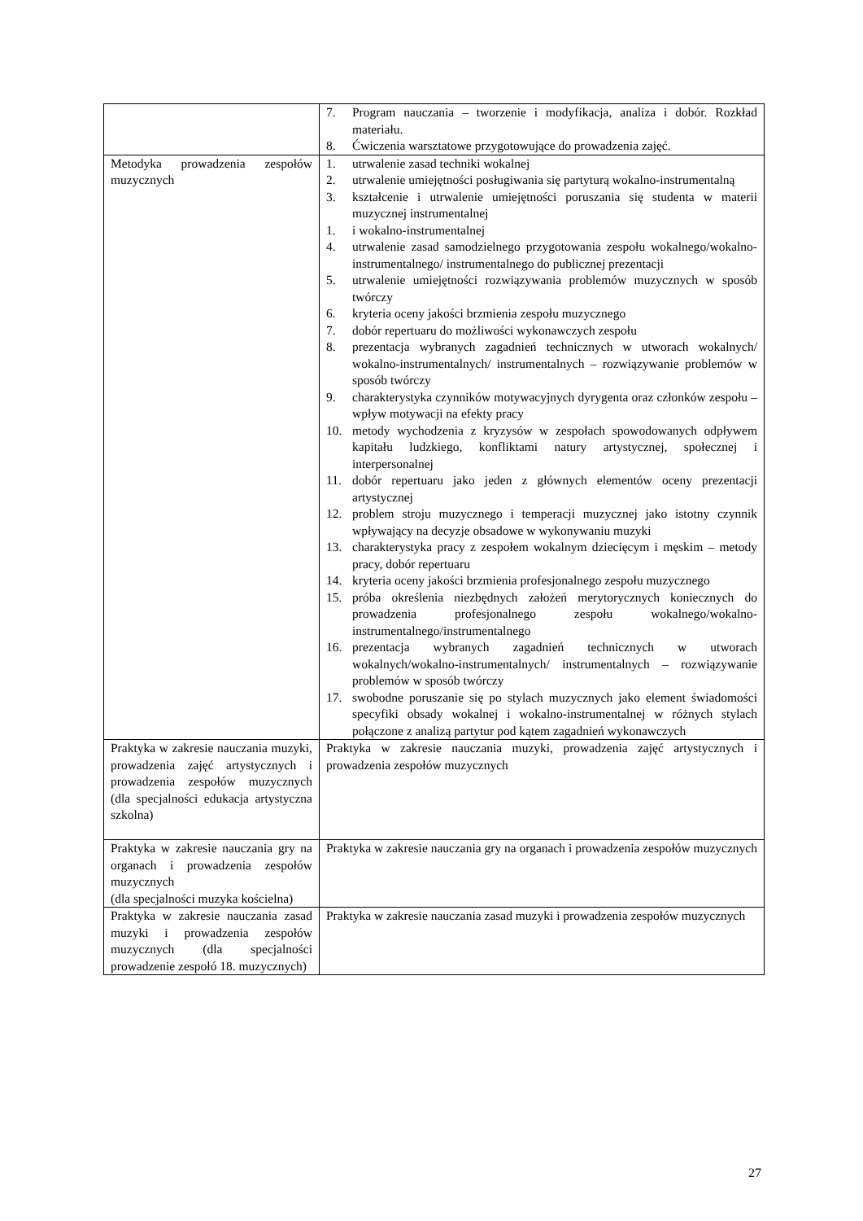| | 7. Program nauczania – tworzenie i modyfikacja, analiza i dobór. Rozkład materiału. 8. Ćwiczenia warsztatowe przygotowujące do prowadzenia zajęć. |
| Metodyka prowadzenia zespołów muzycznych | 1. utrwalenie zasad techniki wokalnej 2. utrwalenie umiejętności posługiwania się partyturą wokalno-instrumentalną 3. kształcenie i utrwalenie umiejętności poruszania się studenta w materii muzycznej instrumentalnej 1. i wokalno-instrumentalnej 4. utrwalenie zasad samodzielnego przygotowania zespołu wokalnego/wokalno-instrumentalnego/ instrumentalnego do publicznej prezentacji 5. utrwalenie umiejętności rozwiązywania problemów muzycznych w sposób twórczy 6. kryteria oceny jakości brzmienia zespołu muzycznego 7. dobór repertuaru do możliwości wykonawczych zespołu 8. prezentacja wybranych zagadnień technicznych w utworach wokalnych/ wokalno-instrumentalnych/ instrumentalnych – rozwiązywanie problemów w sposób twórczy 9. charakterystyka czynników motywacyjnych dyrygenta oraz członków zespołu – wpływ motywacji na efekty pracy 10. metody wychodzenia z kryzysów w zespołach spowodowanych odpływem kapitału ludzkiego, konfliktami natury artystycznej, społecznej i interpersonalnej 11. dobór repertuaru jako jeden z głównych elementów oceny prezentacji artystycznej 12. problem stroju muzycznego i temperacji muzycznej jako istotny czynnik wpływający na decyzje obsadowe w wykonywaniu muzyki 13. charakterystyka pracy z zespołem wokalnym dziecięcym i męskim – metody pracy, dobór repertuaru 14. kryteria oceny jakości brzmienia profesjonalnego zespołu muzycznego 15. próba określenia niezbędnych założeń merytorycznych koniecznych do prowadzenia profesjonalnego zespołu wokalnego/wokalno-instrumentalnego/instrumentalnego 16. prezentacja wybranych zagadnień technicznych w utworach wokalnych/wokalno-instrumentalnych/ instrumentalnych – rozwiązywanie problemów w sposób twórczy 17. swobodne poruszanie się po stylach muzycznych jako element świadomości specyfiki obsady wokalnej i wokalno-instrumentalnej w różnych stylach połączone z analizą partytur pod kątem zagadnień wykonawczych |
| Praktyka w zakresie nauczania muzyki, prowadzenia zajęć artystycznych i prowadzenia zespołów muzycznych (dla specjalności edukacja artystyczna szkolna) | Praktyka w zakresie nauczania muzyki, prowadzenia zajęć artystycznych i prowadzenia zespołów muzycznych |
| Praktyka w zakresie nauczania gry na organach i prowadzenia zespołów muzycznych (dla specjalności muzyka kościelna) | Praktyka w zakresie nauczania gry na organach i prowadzenia zespołów muzycznych |
| Praktyka w zakresie nauczania zasad muzyki i prowadzenia zespołów muzycznych (dla specjalności prowadzenie zespołó 18. muzycznych) | Praktyka w zakresie nauczania zasad muzyki i prowadzenia zespołów muzycznych |
27